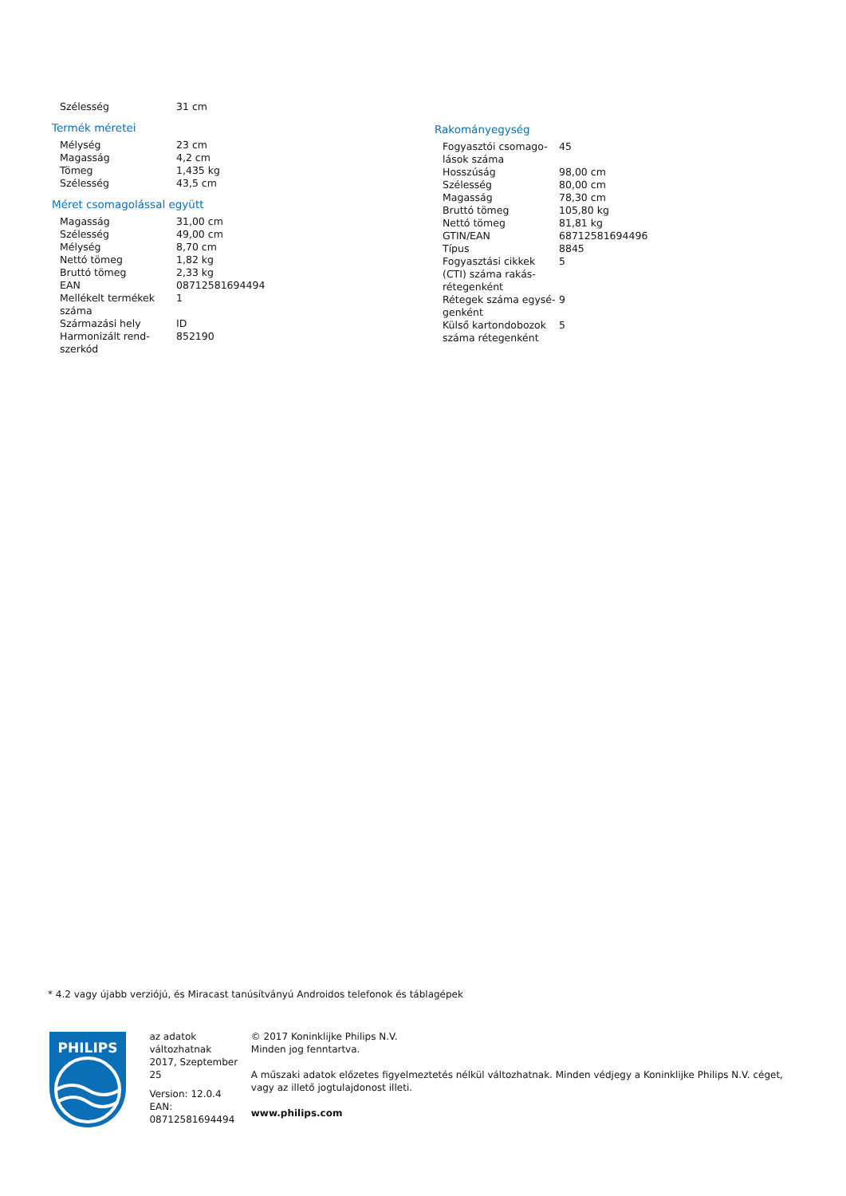| Szélesség | 31 cm |
Termék méretei
| Mélység | 23 cm |
| Magasság | 4,2 cm |
| Tömeg | 1,435 kg |
| Szélesség | 43,5 cm |
Méret csomagolással együtt
| Magasság | 31,00 cm |
| Szélesség | 49,00 cm |
| Mélység | 8,70 cm |
| Nettó tömeg | 1,82 kg |
| Bruttó tömeg | 2,33 kg |
| EAN | 08712581694494 |
| Mellékelt termékek száma | 1 |
| Származási hely | ID |
| Harmonizált rend-szerkód | 852190 |
Rakományegység
| Fogyasztói csomago-lások száma | 45 |
| Hosszúság | 98,00 cm |
| Szélesség | 80,00 cm |
| Magasság | 78,30 cm |
| Bruttó tömeg | 105,80 kg |
| Nettó tömeg | 81,81 kg |
| GTIN/EAN | 68712581694496 |
| Típus | 8845 |
| Fogyasztási cikkek (CTI) száma rakás-rétegenként | 5 |
| Rétegek száma egysé-genként | 9 |
| Külső kartondobozok száma rétegenként | 5 |
* 4.2 vagy újabb verziójú, és Miracast tanúsítványú Androidos telefonok és táblagépek
PHILIPS
az adatok változhatnak
2017, Szeptember 25
Version: 12.0.4
EAN: 08712581694494
© 2017 Koninklijke Philips N.V.
Minden jog fenntartva.
A műszaki adatok előzetes figyelmeztetés nélkül változhatnak. Minden védjegy a Koninklijke Philips N.V. céget, vagy az illető jogtulajdonost illeti.
www.philips.com